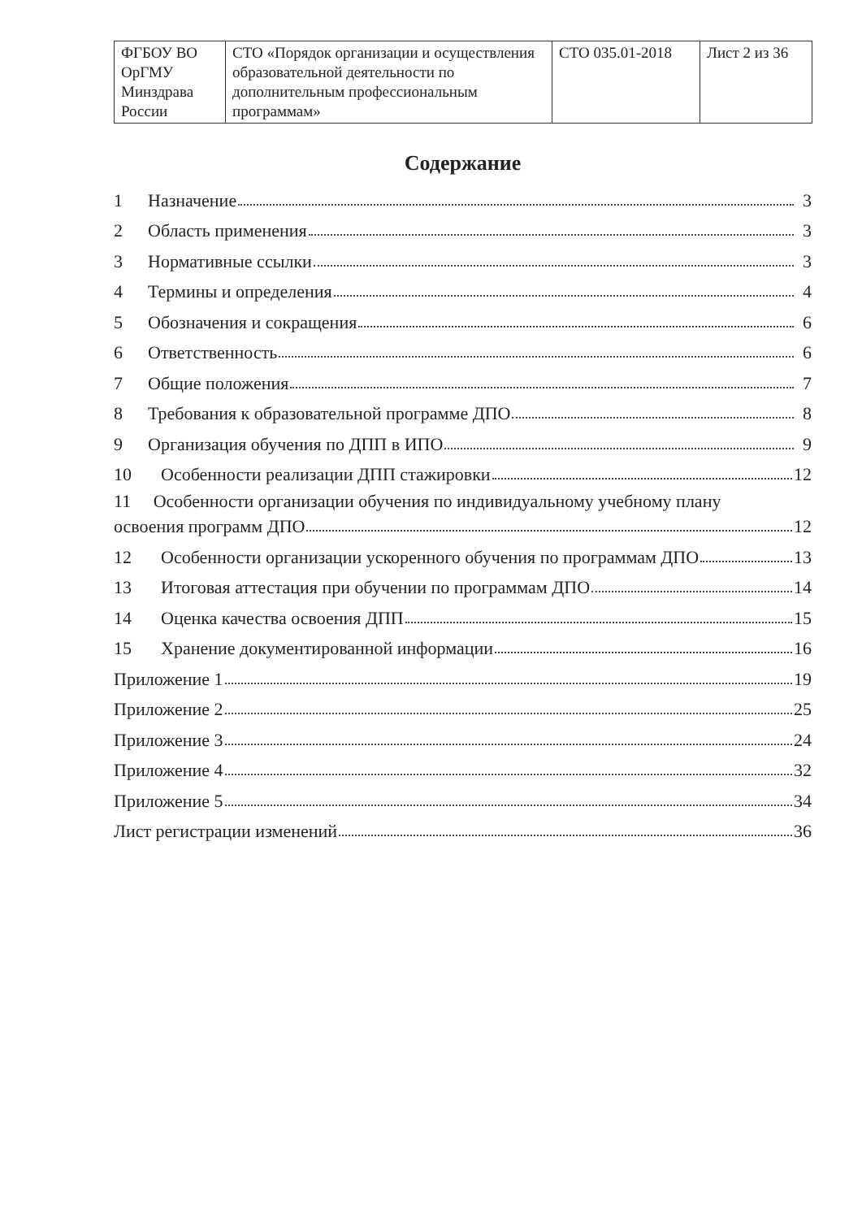| ФГБОУ ВО ОрГМУ Минздрава России | СТО «Порядок организации и осуществления образовательной деятельности по дополнительным профессиональным программам» | СТО 035.01-2018 | Лист 2 из 36 |
Содержание
1 Назначение 3
2 Область применения 3
3 Нормативные ссылки 3
4 Термины и определения 4
5 Обозначения и сокращения 6
6 Ответственность 6
7 Общие положения 7
8 Требования к образовательной программе ДПО 8
9 Организация обучения по ДПП в ИПО 9
10 Особенности реализации ДПП стажировки 12
11 Особенности организации обучения по индивидуальному учебному плану
освоения программ ДПО 12
12 Особенности организации ускоренного обучения по программам ДПО 13
13 Итоговая аттестация при обучении по программам ДПО 14
14 Оценка качества освоения ДПП 15
15 Хранение документированной информации 16
Приложение 1 19
Приложение 2 25
Приложение 3 24
Приложение 4 32
Приложение 5 34
Лист регистрации изменений 36